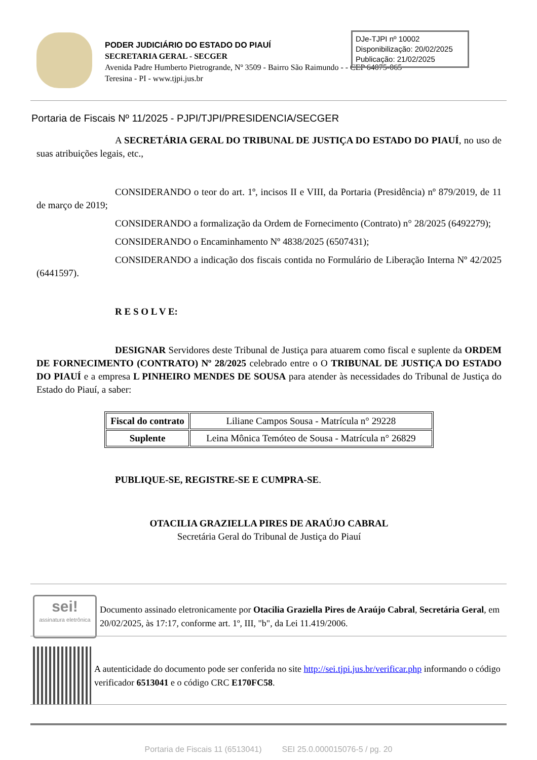PODER JUDICIÁRIO DO ESTADO DO PIAUÍ
SECRETARIA GERAL - SECGER
Avenida Padre Humberto Pietrogrande, Nº 3509 - Bairro São Raimundo - - CEP 64075-065
Teresina - PI - www.tjpi.jus.br
DJe-TJPI nº 10002
Disponibilização: 20/02/2025
Publicação: 21/02/2025
Portaria de Fiscais Nº 11/2025 - PJPI/TJPI/PRESIDENCIA/SECGER
A SECRETÁRIA GERAL DO TRIBUNAL DE JUSTIÇA DO ESTADO DO PIAUÍ, no uso de suas atribuições legais, etc.,
CONSIDERANDO o teor do art. 1º, incisos II e VIII, da Portaria (Presidência) nº 879/2019, de 11 de março de 2019;
CONSIDERANDO a formalização da Ordem de Fornecimento (Contrato) n° 28/2025 (6492279);
CONSIDERANDO o Encaminhamento Nº 4838/2025 (6507431);
CONSIDERANDO a indicação dos fiscais contida no Formulário de Liberação Interna Nº 42/2025 (6441597).
R E S O L V E:
DESIGNAR Servidores deste Tribunal de Justiça para atuarem como fiscal e suplente da ORDEM DE FORNECIMENTO (CONTRATO) Nº 28/2025 celebrado entre o O TRIBUNAL DE JUSTIÇA DO ESTADO DO PIAUÍ e a empresa L PINHEIRO MENDES DE SOUSA para atender às necessidades do Tribunal de Justiça do Estado do Piauí, a saber:
| Fiscal do contrato | Liliane Campos Sousa - Matrícula n° 29228 |
| Suplente | Leina Mônica Temóteo de Sousa - Matrícula n° 26829 |
PUBLIQUE-SE, REGISTRE-SE E CUMPRA-SE.
OTACILIA GRAZIELLA PIRES DE ARAÚJO CABRAL
Secretária Geral do Tribunal de Justiça do Piauí
sei!
assinatura eletrônica
Documento assinado eletronicamente por Otacilia Graziella Pires de Araújo Cabral, Secretária Geral, em 20/02/2025, às 17:17, conforme art. 1º, III, "b", da Lei 11.419/2006.
A autenticidade do documento pode ser conferida no site http://sei.tjpi.jus.br/verificar.php informando o código verificador 6513041 e o código CRC E170FC58.
Portaria de Fiscais 11 (6513041) SEI 25.0.000015076-5 / pg. 20